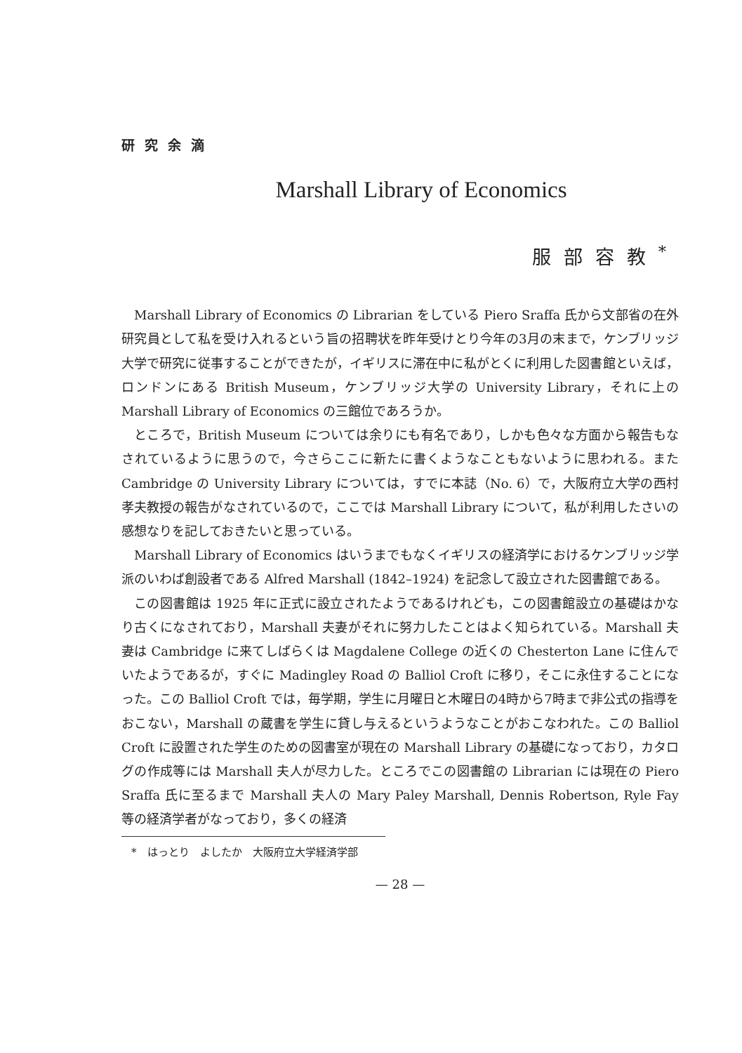研究余滴
Marshall Library of Economics
服部容教<sup>*</sup>
Marshall Library of Economics の Librarian をしている Piero Sraffa 氏から文部省の在外研究員として私を受け入れるという旨の招聘状を昨年受けとり今年の3月の末まで，ケンブリッジ大学で研究に従事することができたが，イギリスに滞在中に私がとくに利用した図書館といえば，ロンドンにある British Museum，ケンブリッジ大学の University Library，それに上の Marshall Library of Economics の三館位であろうか。
ところで，British Museum については余りにも有名であり，しかも色々な方面から報告もなされているように思うので，今さらここに新たに書くようなこともないように思われる。また Cambridge の University Library については，すでに本誌（No. 6）で，大阪府立大学の西村孝夫教授の報告がなされているので，ここでは Marshall Library について，私が利用したさいの感想なりを記しておきたいと思っている。
Marshall Library of Economics はいうまでもなくイギリスの経済学におけるケンブリッジ学派のいわば創設者である Alfred Marshall (1842–1924) を記念して設立された図書館である。
この図書館は 1925 年に正式に設立されたようであるけれども，この図書館設立の基礎はかなり古くになされており，Marshall 夫妻がそれに努力したことはよく知られている。Marshall 夫妻は Cambridge に来てしばらくは Magdalene College の近くの Chesterton Lane に住んでいたようであるが，すぐに Madingley Road の Balliol Croft に移り，そこに永住することになった。この Balliol Croft では，毎学期，学生に月曜日と木曜日の4時から7時まで非公式の指導をおこない，Marshall の蔵書を学生に貸し与えるというようなことがおこなわれた。この Balliol Croft に設置された学生のための図書室が現在の Marshall Library の基礎になっており，カタログの作成等には Marshall 夫人が尽力した。ところでこの図書館の Librarian には現在の Piero Sraffa 氏に至るまで Marshall 夫人の Mary Paley Marshall, Dennis Robertson, Ryle Fay 等の経済学者がなっており，多くの経済
*　はっとり　よしたか　大阪府立大学経済学部
— 28 —